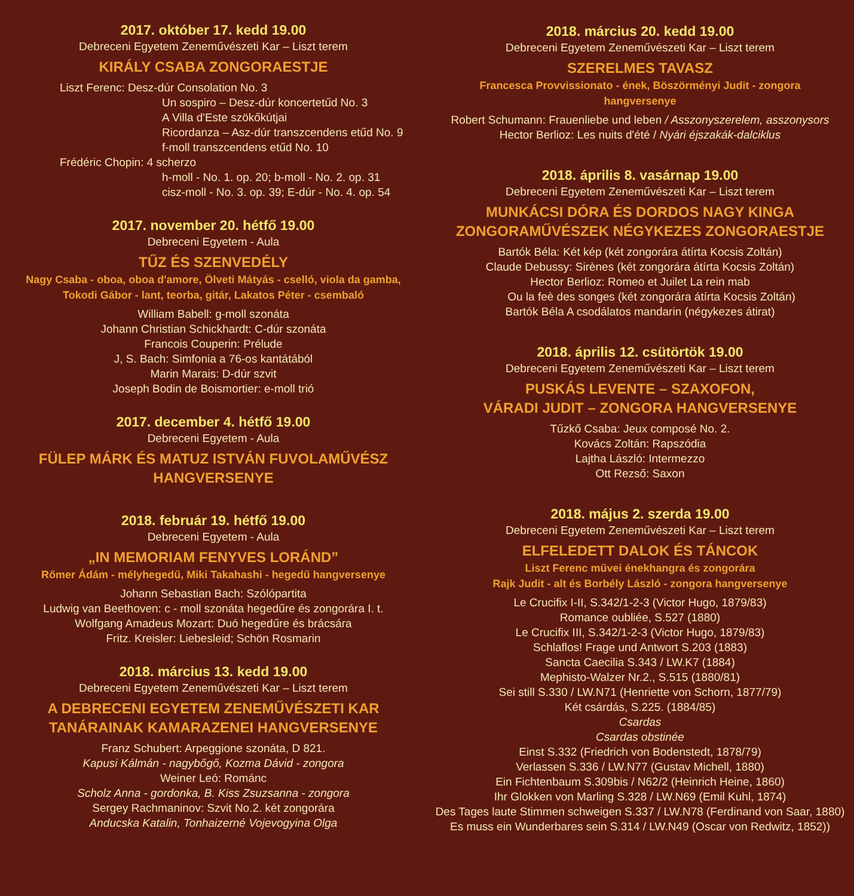2017. október 17. kedd 19.00
Debreceni Egyetem Zeneművészeti Kar – Liszt terem
KIRÁLY CSABA ZONGORAESTJE
Liszt Ferenc: Desz-dúr Consolation No. 3
         Un sospiro – Desz-dúr koncertetűd No. 3
         A Villa d'Este szökőkútjai
         Ricordanza – Asz-dúr transzcendens etűd No. 9
         f-moll transzcendens etűd No. 10
Frédéric Chopin: 4 scherzo
         h-moll - No. 1. op. 20; b-moll - No. 2. op. 31
         cisz-moll - No. 3. op. 39; E-dúr - No. 4. op. 54
2017. november 20. hétfő 19.00
Debreceni Egyetem - Aula
TŰZ ÉS SZENVEDÉLY
Nagy Csaba - oboa, oboa d'amore, Ölveti Mátyás - cselló, viola da gamba,
Tokodi Gábor - lant, teorba, gitár, Lakatos Péter - csembaló
William Babell: g-moll szonáta
Johann Christian Schickhardt: C-dúr szonáta
Francois Couperin: Prélude
J, S. Bach: Simfonia a 76-os kantátából
Marin Marais: D-dúr szvit
Joseph Bodin de Boismortier: e-moll trió
2017. december 4. hétfő 19.00
Debreceni Egyetem - Aula
FÜLEP MÁRK ÉS MATUZ ISTVÁN FUVOLAMŰVÉSZ
HANGVERSENYE
2018. február 19. hétfő 19.00
Debreceni Egyetem - Aula
„IN MEMORIAM FENYVES LORÁND”
Rőmer Ádám - mélyhegedű, Miki Takahashi - hegedű hangversenye
Johann Sebastian Bach: Szólópartita
Ludwig van Beethoven: c - moll szonáta hegedűre és zongorára I. t.
Wolfgang Amadeus Mozart: Duó hegedűre és brácsára
Fritz. Kreisler: Liebesleid; Schön Rosmarin
2018. március 13. kedd 19.00
Debreceni Egyetem Zeneművészeti Kar – Liszt terem
A DEBRECENI EGYETEM ZENEMŰVÉSZETI KAR
TANÁRAINAK KAMARAZENEI HANGVERSENYE
Franz Schubert: Arpeggione szonáta, D 821.
Kapusi Kálmán - nagybőgő, Kozma Dávid - zongora
Weiner Leó: Románc
Scholz Anna - gordonka, B. Kiss Zsuzsanna - zongora
Sergey Rachmaninov: Szvit No.2. két zongorára
Anducska Katalin, Tonhaizerné Vojevogyina Olga
2018. március 20. kedd 19.00
Debreceni Egyetem Zeneművészeti Kar – Liszt terem
SZERELMES TAVASZ
Francesca Provvissionato - ének, Böszörményi Judit - zongora
hangversenye
Robert Schumann: Frauenliebe und leben / Asszonyszerelem, asszonysors
Hector Berlioz: Les nuits d'été / Nyári éjszakák-dalciklus
2018. április 8. vasárnap 19.00
Debreceni Egyetem Zeneművészeti Kar – Liszt terem
MUNKÁCSI DÓRA ÉS DORDOS NAGY KINGA
ZONGORAMŰVÉSZEK NÉGYKEZES ZONGORAESTJE
Bartók Béla: Két kép (két zongorára átírta Kocsis Zoltán)
Claude Debussy: Sirènes (két zongorára átírta Kocsis Zoltán)
Hector Berlioz: Romeo et Juilet La rein mab
  Ou la feè des songes (két zongorára átírta Kocsis Zoltán)
Bartók Béla A csodálatos mandarin (négykezes átirat)
2018. április 12. csütörtök 19.00
Debreceni Egyetem Zeneművészeti Kar – Liszt terem
PUSKÁS LEVENTE – SZAXOFON,
VÁRADI JUDIT – ZONGORA HANGVERSENYE
Tűzkő Csaba: Jeux composé No. 2.
Kovács Zoltán: Rapszódia
Lajtha László: Intermezzo
Ott Rezső: Saxon
2018. május 2. szerda 19.00
Debreceni Egyetem Zeneművészeti Kar – Liszt terem
ELFELEDETT DALOK ÉS TÁNCOK
Liszt Ferenc művei énekhangra és zongorára
Rajk Judit - alt és Borbély László - zongora hangversenye
Le Crucifix I-II, S.342/1-2-3 (Victor Hugo, 1879/83)
Romance oubliée, S.527 (1880)
Le Crucifix III, S.342/1-2-3 (Victor Hugo, 1879/83)
Schlaflos! Frage und Antwort S.203 (1883)
Sancta Caecilia S.343 / LW.K7 (1884)
Mephisto-Walzer Nr.2., S.515 (1880/81)
Sei still S.330 / LW.N71 (Henriette von Schorn, 1877/79)
Két csárdás, S.225. (1884/85)
Csardas
Csardas obstinée
Einst S.332 (Friedrich von Bodenstedt, 1878/79)
Verlassen S.336 / LW.N77 (Gustav Michell, 1880)
Ein Fichtenbaum S.309bis / N62/2 (Heinrich Heine, 1860)
Ihr Glokken von Marling S.328 / LW.N69 (Emil Kuhl, 1874)
Des Tages laute Stimmen schweigen S.337 / LW.N78 (Ferdinand von Saar, 1880)
Es muss ein Wunderbares sein S.314 / LW.N49 (Oscar von Redwitz, 1852))